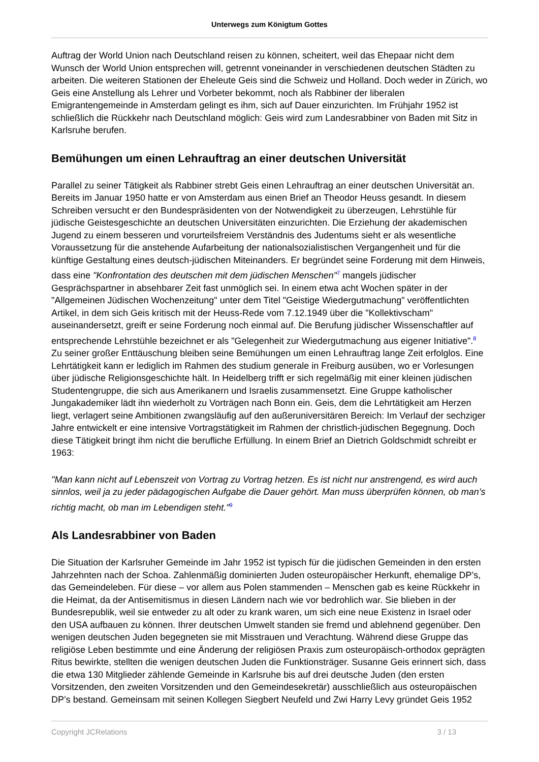Unterwegs zum Königtum Gottes
Auftrag der World Union nach Deutschland reisen zu können, scheitert, weil das Ehepaar nicht dem Wunsch der World Union entsprechen will, getrennt voneinander in verschiedenen deutschen Städten zu arbeiten. Die weiteren Stationen der Eheleute Geis sind die Schweiz und Holland. Doch weder in Zürich, wo Geis eine Anstellung als Lehrer und Vorbeter bekommt, noch als Rabbiner der liberalen Emigrantengemeinde in Amsterdam gelingt es ihm, sich auf Dauer einzurichten. Im Frühjahr 1952 ist schließlich die Rückkehr nach Deutschland möglich: Geis wird zum Landesrabbiner von Baden mit Sitz in Karlsruhe berufen.
Bemühungen um einen Lehrauftrag an einer deutschen Universität
Parallel zu seiner Tätigkeit als Rabbiner strebt Geis einen Lehrauftrag an einer deutschen Universität an. Bereits im Januar 1950 hatte er von Amsterdam aus einen Brief an Theodor Heuss gesandt. In diesem Schreiben versucht er den Bundespräsidenten von der Notwendigkeit zu überzeugen, Lehrstühle für jüdische Geistesgeschichte an deutschen Universitäten einzurichten. Die Erziehung der akademischen Jugend zu einem besseren und vorurteilsfreiem Verständnis des Judentums sieht er als wesentliche Voraussetzung für die anstehende Aufarbeitung der nationalsozialistischen Vergangenheit und für die künftige Gestaltung eines deutsch-jüdischen Miteinanders. Er begründet seine Forderung mit dem Hinweis, dass eine "Konfrontation des deutschen mit dem jüdischen Menschen"<sup>7</sup> mangels jüdischer Gesprächspartner in absehbarer Zeit fast unmöglich sei. In einem etwa acht Wochen später in der "Allgemeinen Jüdischen Wochenzeitung" unter dem Titel "Geistige Wiedergutmachung" veröffentlichten Artikel, in dem sich Geis kritisch mit der Heuss-Rede vom 7.12.1949 über die "Kollektivscham" auseinandersetzt, greift er seine Forderung noch einmal auf. Die Berufung jüdischer Wissenschaftler auf entsprechende Lehrstühle bezeichnet er als "Gelegenheit zur Wiedergutmachung aus eigener Initiative".<sup>8</sup> Zu seiner großer Enttäuschung bleiben seine Bemühungen um einen Lehrauftrag lange Zeit erfolglos. Eine Lehrtätigkeit kann er lediglich im Rahmen des studium generale in Freiburg ausüben, wo er Vorlesungen über jüdische Religionsgeschichte hält. In Heidelberg trifft er sich regelmäßig mit einer kleinen jüdischen Studentengruppe, die sich aus Amerikanern und Israelis zusammensetzt. Eine Gruppe katholischer Jungakademiker lädt ihn wiederholt zu Vorträgen nach Bonn ein. Geis, dem die Lehrtätigkeit am Herzen liegt, verlagert seine Ambitionen zwangsläufig auf den außeruniversitären Bereich: Im Verlauf der sechziger Jahre entwickelt er eine intensive Vortragstätigkeit im Rahmen der christlich-jüdischen Begegnung. Doch diese Tätigkeit bringt ihm nicht die berufliche Erfüllung. In einem Brief an Dietrich Goldschmidt schreibt er 1963:
"Man kann nicht auf Lebenszeit von Vortrag zu Vortrag hetzen. Es ist nicht nur anstrengend, es wird auch sinnlos, weil ja zu jeder pädagogischen Aufgabe die Dauer gehört. Man muss überprüfen können, ob man’s richtig macht, ob man im Lebendigen steht."<sup>9</sup>
Als Landesrabbiner von Baden
Die Situation der Karlsruher Gemeinde im Jahr 1952 ist typisch für die jüdischen Gemeinden in den ersten Jahrzehnten nach der Schoa. Zahlenmäßig dominierten Juden osteuropäischer Herkunft, ehemalige DP’s, das Gemeindeleben. Für diese – vor allem aus Polen stammenden – Menschen gab es keine Rückkehr in die Heimat, da der Antisemitismus in diesen Ländern nach wie vor bedrohlich war. Sie blieben in der Bundesrepublik, weil sie entweder zu alt oder zu krank waren, um sich eine neue Existenz in Israel oder den USA aufbauen zu können. Ihrer deutschen Umwelt standen sie fremd und ablehnend gegenüber. Den wenigen deutschen Juden begegneten sie mit Misstrauen und Verachtung. Während diese Gruppe das religiöse Leben bestimmte und eine Änderung der religiösen Praxis zum osteuropäisch-orthodox geprägten Ritus bewirkte, stellten die wenigen deutschen Juden die Funktionsträger. Susanne Geis erinnert sich, dass die etwa 130 Mitglieder zählende Gemeinde in Karlsruhe bis auf drei deutsche Juden (den ersten Vorsitzenden, den zweiten Vorsitzenden und den Gemeindesekretär) ausschließlich aus osteuropäischen DP’s bestand. Gemeinsam mit seinen Kollegen Siegbert Neufeld und Zwi Harry Levy gründet Geis 1952
Copyright JCRelations 3 / 13